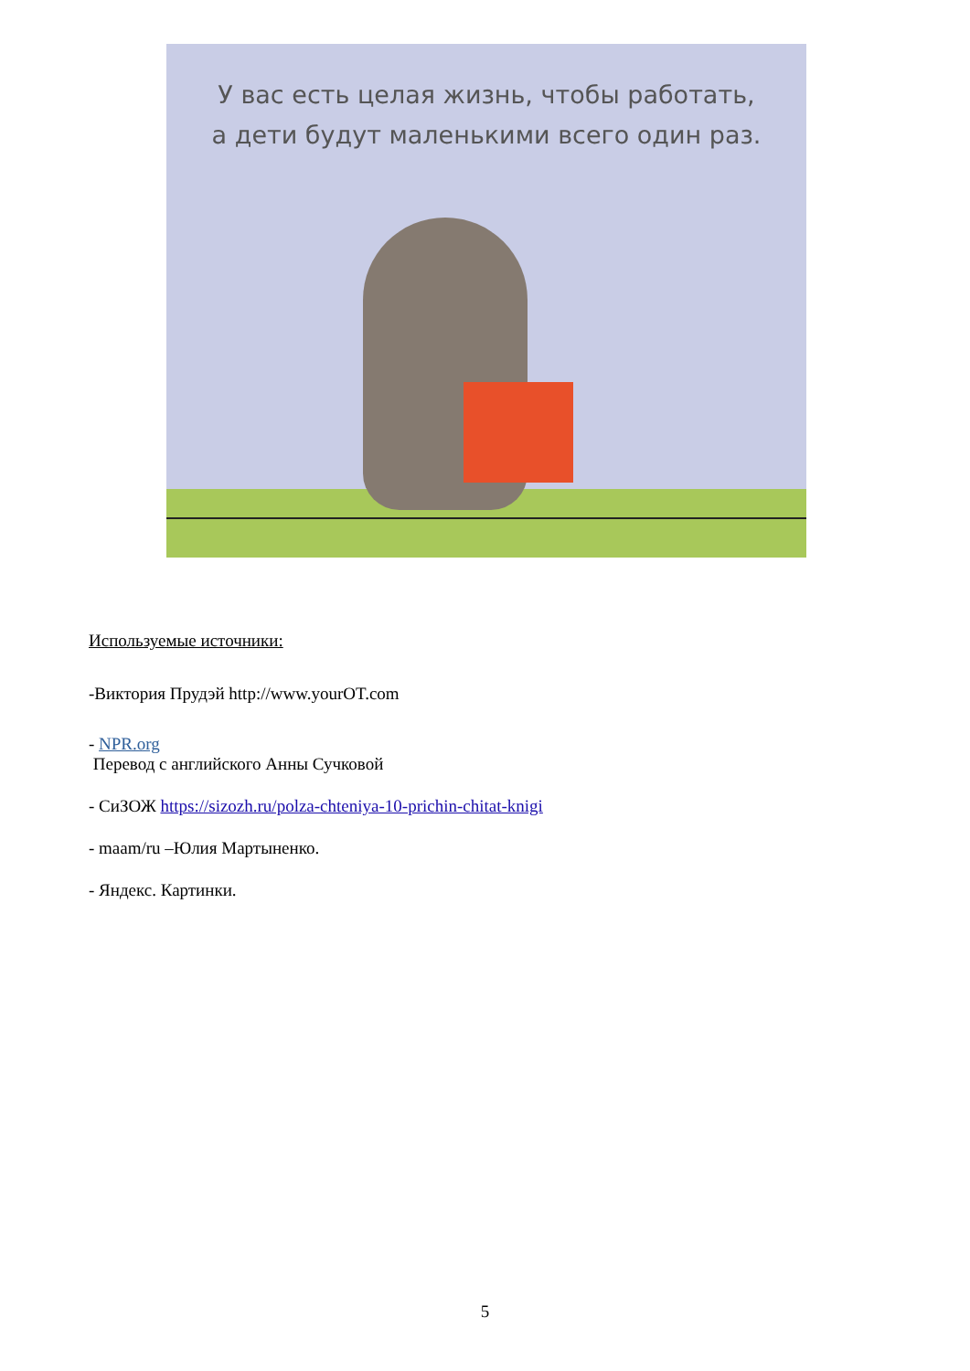У вас есть целая жизнь, чтобы работать,
а дети будут маленькими всего один раз.
Используемые источники:
-Виктория Прудэй http://www.yourOT.com
- NPR.org
Перевод с английского Анны Сучковой
- СиЗОЖ https://sizozh.ru/polza-chteniya-10-prichin-chitat-knigi
- maam/ru –Юлия Мартыненко.
- Яндекс. Картинки.
5